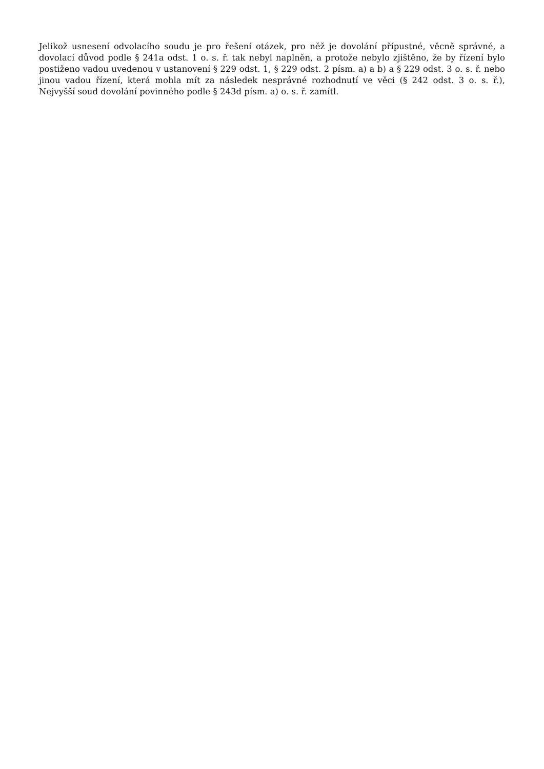Jelikož usnesení odvolacího soudu je pro řešení otázek, pro něž je dovolání přípustné, věcně správné, a dovolací důvod podle § 241a odst. 1 o. s. ř. tak nebyl naplněn, a protože nebylo zjištěno, že by řízení bylo postiženo vadou uvedenou v ustanovení § 229 odst. 1, § 229 odst. 2 písm. a) a b) a § 229 odst. 3 o. s. ř. nebo jinou vadou řízení, která mohla mít za následek nesprávné rozhodnutí ve věci (§ 242 odst. 3 o. s. ř.), Nejvyšší soud dovolání povinného podle § 243d písm. a) o. s. ř. zamítl.